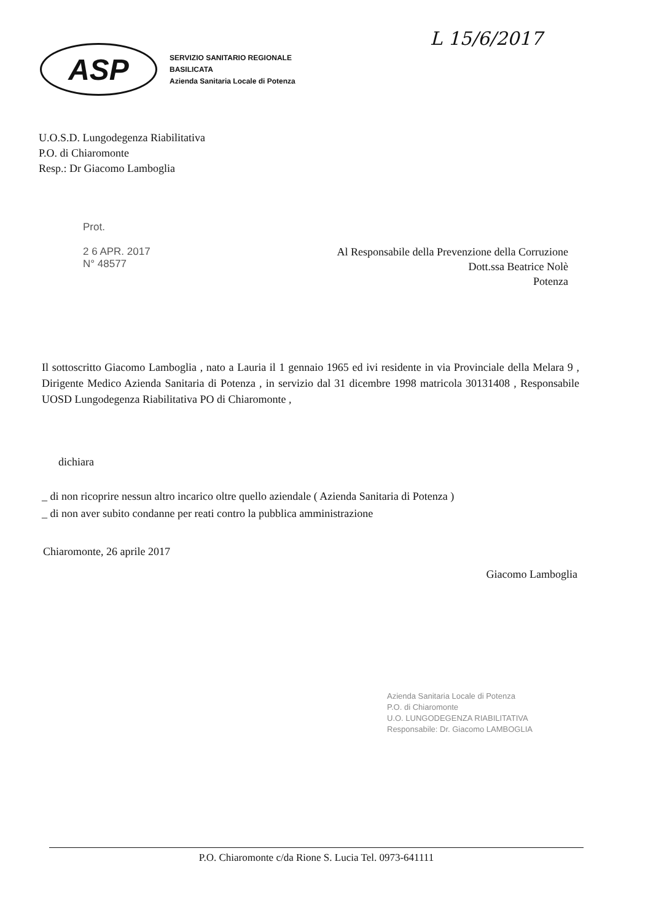L 15/6/2017
ASP
SERVIZIO SANITARIO REGIONALE
BASILICATA
Azienda Sanitaria Locale di Potenza
U.O.S.D. Lungodegenza Riabilitativa
P.O. di Chiaromonte
Resp.: Dr Giacomo Lamboglia
Prot.
2 6 APR. 2017
N° 48577
Al Responsabile della Prevenzione della Corruzione
Dott.ssa Beatrice Nolè
Potenza
Il sottoscritto Giacomo Lamboglia , nato a Lauria il 1 gennaio 1965 ed ivi residente in via Provinciale della Melara 9 , Dirigente Medico Azienda Sanitaria di Potenza , in servizio dal 31 dicembre 1998 matricola 30131408 , Responsabile UOSD Lungodegenza Riabilitativa PO di Chiaromonte ,
dichiara
_ di non ricoprire nessun altro incarico oltre quello aziendale ( Azienda Sanitaria di Potenza )
_ di non aver subito condanne per reati contro la pubblica amministrazione
Chiaromonte, 26 aprile 2017
Giacomo Lamboglia
Azienda Sanitaria Locale di Potenza
P.O. di Chiaromonte
U.O. LUNGODEGENZA RIABILITATIVA
Responsabile: Dr. Giacomo LAMBOGLIA
P.O. Chiaromonte c/da Rione S. Lucia Tel. 0973-641111